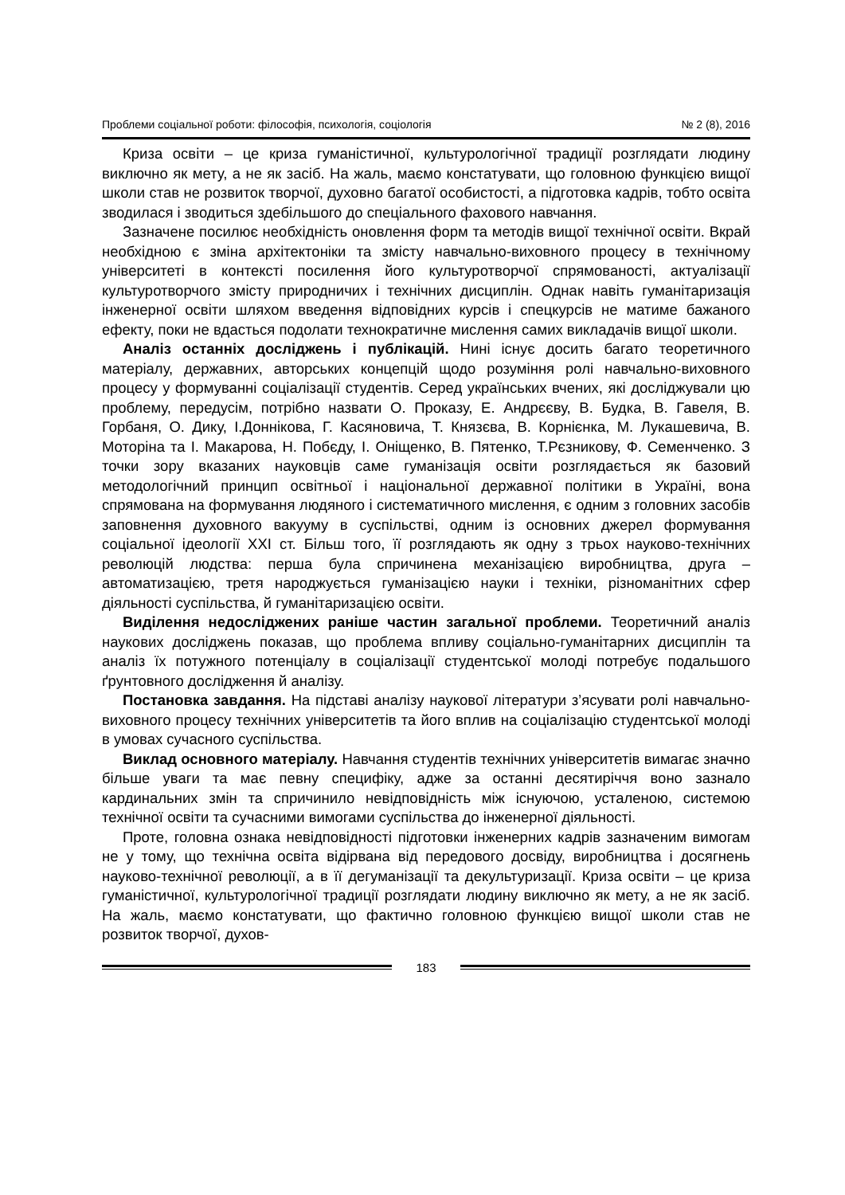Проблеми соціальної роботи: філософія, психологія, соціологія № 2 (8), 2016
Криза освіти – це криза гуманістичної, культурологічної традиції розглядати людину виключно як мету, а не як засіб. На жаль, маємо констатувати, що головною функцією вищої школи став не розвиток творчої, духовно багатої особистості, а підготовка кадрів, тобто освіта зводилася і зводиться здебільшого до спеціального фахового навчання.
Зазначене посилює необхідність оновлення форм та методів вищої технічної освіти. Вкрай необхідною є зміна архітектоніки та змісту навчально-виховного процесу в технічному університеті в контексті посилення його культуротворчої спрямованості, актуалізації культуротворчого змісту природничих і технічних дисциплін. Однак навіть гуманітаризація інженерної освіти шляхом введення відповідних курсів і спецкурсів не матиме бажаного ефекту, поки не вдасться подолати технократичне мислення самих викладачів вищої школи.
Аналіз останніх досліджень і публікацій. Нині існує досить багато теоретичного матеріалу, державних, авторських концепцій щодо розуміння ролі навчально-виховного процесу у формуванні соціалізації студентів. Серед українських вчених, які досліджували цю проблему, передусім, потрібно назвати О. Проказу, Е. Андрєєву, В. Будка, В. Гавеля, В. Горбаня, О. Дику, І.Доннікова, Г. Касяновича, Т. Князєва, В. Корнієнка, М. Лукашевича, В. Моторіна та І. Макарова, Н. Побєду, І. Оніщенко, В. Пятенко, Т.Рєзникову, Ф. Семенченко. З точки зору вказаних науковців саме гуманізація освіти розглядається як базовий методологічний принцип освітньої і національної державної політики в Україні, вона спрямована на формування людяного і систематичного мислення, є одним з головних засобів заповнення духовного вакууму в суспільстві, одним із основних джерел формування соціальної ідеології XXI ст. Більш того, її розглядають як одну з трьох науково-технічних революцій людства: перша була спричинена механізацією виробництва, друга – автоматизацією, третя народжується гуманізацією науки і техніки, різноманітних сфер діяльності суспільства, й гуманітаризацією освіти.
Виділення недосліджених раніше частин загальної проблеми. Теоретичний аналіз наукових досліджень показав, що проблема впливу соціально-гуманітарних дисциплін та аналіз їх потужного потенціалу в соціалізації студентської молоді потребує подальшого ґрунтовного дослідження й аналізу.
Постановка завдання. На підставі аналізу наукової літератури з’ясувати ролі навчально-виховного процесу технічних університетів та його вплив на соціалізацію студентської молоді в умовах сучасного суспільства.
Виклад основного матеріалу. Навчання студентів технічних університетів вимагає значно більше уваги та має певну специфіку, адже за останні десятиріччя воно зазнало кардинальних змін та спричинило невідповідність між існуючою, усталеною, системою технічної освіти та сучасними вимогами суспільства до інженерної діяльності.
Проте, головна ознака невідповідності підготовки інженерних кадрів зазначеним вимогам не у тому, що технічна освіта відірвана від передового досвіду, виробництва і досягнень науково-технічної революції, а в її дегуманізації та декультуризації. Криза освіти – це криза гуманістичної, культурологічної традиції розглядати людину виключно як мету, а не як засіб. На жаль, маємо констатувати, що фактично головною функцією вищої школи став не розвиток творчої, духов-
183